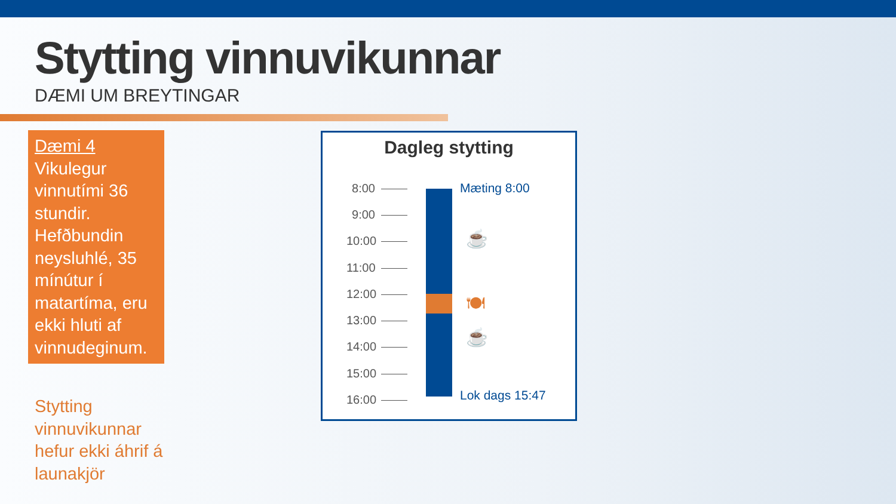Stytting vinnuvikunnar
DÆMI UM BREYTINGAR
Dæmi 4
Vikulegur vinnutími 36 stundir. Hefðbundin neysluhlé, 35 mínútur í matartíma, eru ekki hluti af vinnudeginum.
Stytting vinnuvikunnar hefur ekki áhrif á launakjör
Dagleg stytting
8:00
9:00
10:00
11:00
12:00
13:00
14:00
15:00
16:00
Mæting 8:00
☕
🍽
☕
Lok dags 15:47